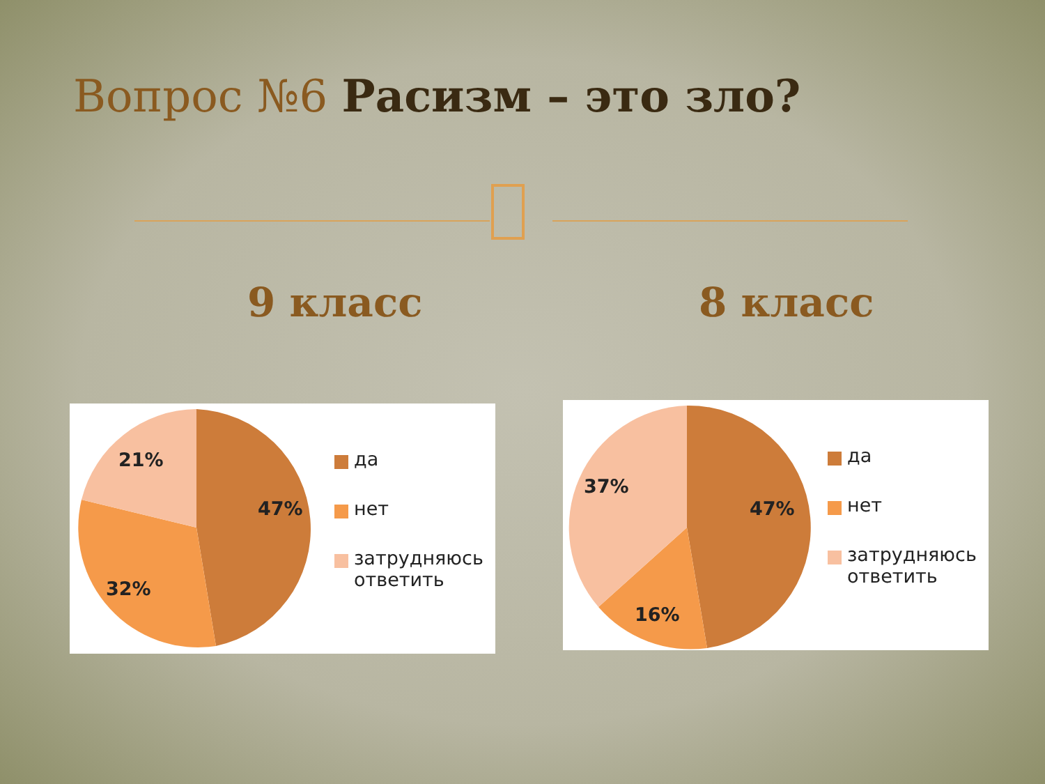Вопрос №6 Расизм – это зло?
9 класс 8 класс
21%
47%
32%
да
нет
затрудняюсь
ответить
37%
47%
16%
да
нет
затрудняюсь
ответить